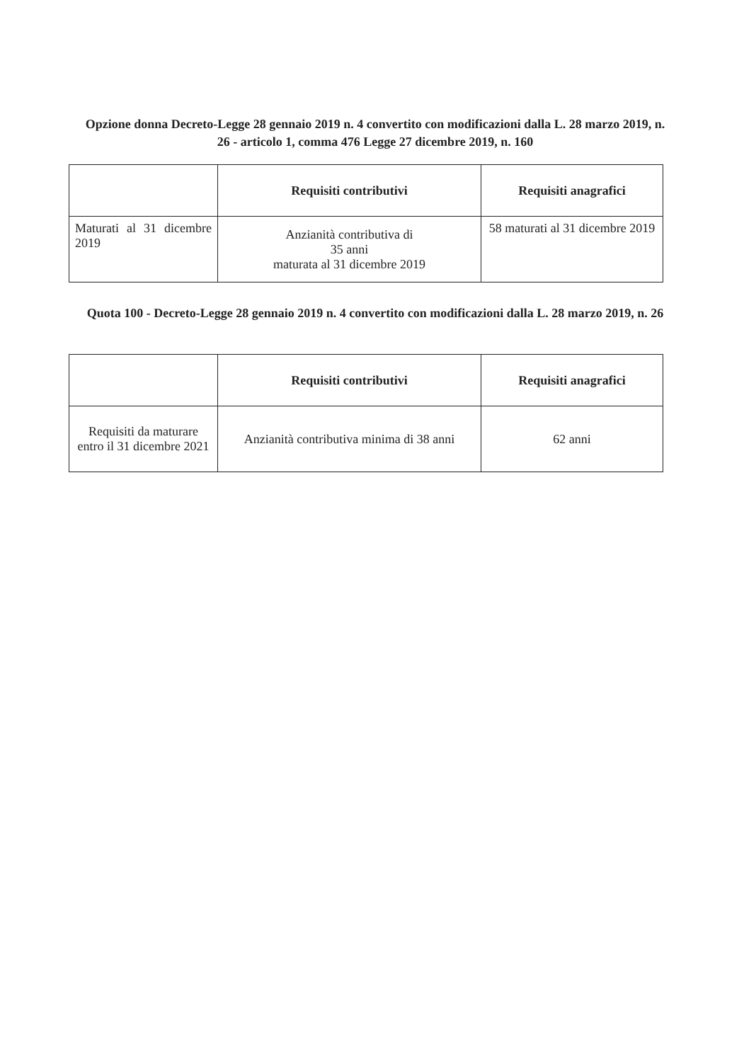Opzione donna Decreto-Legge 28 gennaio 2019 n. 4 convertito con modificazioni dalla L. 28 marzo 2019, n. 26 - articolo 1, comma 476 Legge 27 dicembre 2019, n. 160
| | Requisiti contributivi | Requisiti anagrafici |
| --- | --- | --- |
| Maturati al 31 dicembre 2019 | Anzianità contributiva di 35 anni maturata al 31 dicembre 2019 | 58 maturati al 31 dicembre 2019 |
Quota 100 - Decreto-Legge 28 gennaio 2019 n. 4 convertito con modificazioni dalla L. 28 marzo 2019, n. 26
| | Requisiti contributivi | Requisiti anagrafici |
| --- | --- | --- |
| Requisiti da maturare entro il 31 dicembre 2021 | Anzianità contributiva minima di 38 anni | 62 anni |